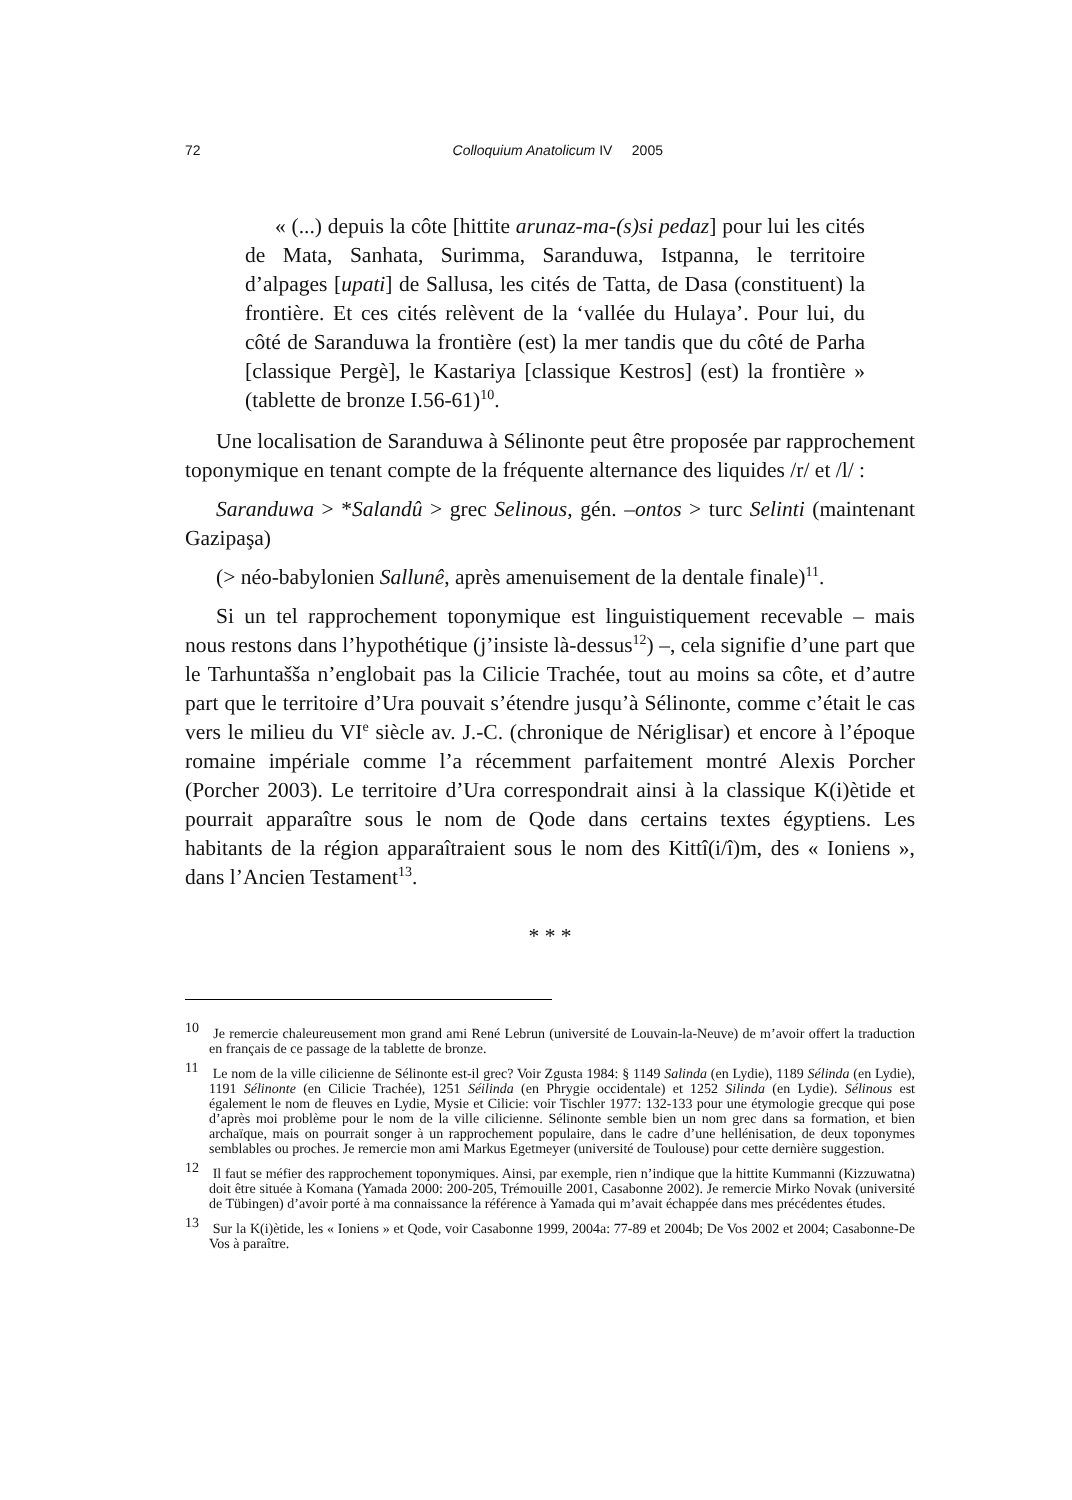72
Colloquium Anatolicum IV 2005
« (...) depuis la côte [hittite arunaz-ma-(s)si pedaz] pour lui les cités de Mata, Sanhata, Surimma, Saranduwa, Istpanna, le territoire d’alpages [upati] de Sallusa, les cités de Tatta, de Dasa (constituent) la frontière. Et ces cités relèvent de la ‘vallée du Hulaya’. Pour lui, du côté de Saranduwa la frontière (est) la mer tandis que du côté de Parha [classique Pergè], le Kastariya [classique Kestros] (est) la frontière » (tablette de bronze I.56-61)<sup>10</sup>.
Une localisation de Saranduwa à Sélinonte peut être proposée par rapprochement toponymique en tenant compte de la fréquente alternance des liquides /r/ et /l/ :
Saranduwa > *Salandû > grec Selinous, gén. –ontos > turc Selinti (maintenant Gazipaşa)
(> néo-babylonien Sallunê, après amenuisement de la dentale finale)<sup>11</sup>.
Si un tel rapprochement toponymique est linguistiquement recevable – mais nous restons dans l’hypothétique (j’insiste là-dessus<sup>12</sup>) –, cela signifie d’une part que le Tarhuntašša n’englobait pas la Cilicie Trachée, tout au moins sa côte, et d’autre part que le territoire d’Ura pouvait s’étendre jusqu’à Sélinonte, comme c’était le cas vers le milieu du VI<sup>e</sup> siècle av. J.-C. (chronique de Nériglisar) et encore à l’époque romaine impériale comme l’a récemment parfaitement montré Alexis Porcher (Porcher 2003). Le territoire d’Ura correspondrait ainsi à la classique K(i)ètide et pourrait apparaître sous le nom de Qode dans certains textes égyptiens. Les habitants de la région apparaîtraient sous le nom des Kittî(i/î)m, des « Ioniens », dans l’Ancien Testament<sup>13</sup>.
* * *
<sup>10</sup> Je remercie chaleureusement mon grand ami René Lebrun (université de Louvain-la-Neuve) de m’avoir offert la traduction en français de ce passage de la tablette de bronze.
<sup>11</sup> Le nom de la ville cilicienne de Sélinonte est-il grec? Voir Zgusta 1984: § 1149 Salinda (en Lydie), 1189 Sélinda (en Lydie), 1191 Sélinonte (en Cilicie Trachée), 1251 Séilinda (en Phrygie occidentale) et 1252 Silinda (en Lydie). Sélinous est également le nom de fleuves en Lydie, Mysie et Cilicie: voir Tischler 1977: 132-133 pour une étymologie grecque qui pose d’après moi problème pour le nom de la ville cilicienne. Sélinonte semble bien un nom grec dans sa formation, et bien archaïque, mais on pourrait songer à un rapprochement populaire, dans le cadre d’une hellénisation, de deux toponymes semblables ou proches. Je remercie mon ami Markus Egetmeyer (université de Toulouse) pour cette dernière suggestion.
<sup>12</sup> Il faut se méfier des rapprochement toponymiques. Ainsi, par exemple, rien n’indique que la hittite Kummanni (Kizzuwatna) doit être située à Komana (Yamada 2000: 200-205, Trémouille 2001, Casabonne 2002). Je remercie Mirko Novak (université de Tübingen) d’avoir porté à ma connaissance la référence à Yamada qui m’avait échappée dans mes précédentes études.
<sup>13</sup> Sur la K(i)ètide, les « Ioniens » et Qode, voir Casabonne 1999, 2004a: 77-89 et 2004b; De Vos 2002 et 2004; Casabonne-De Vos à paraître.